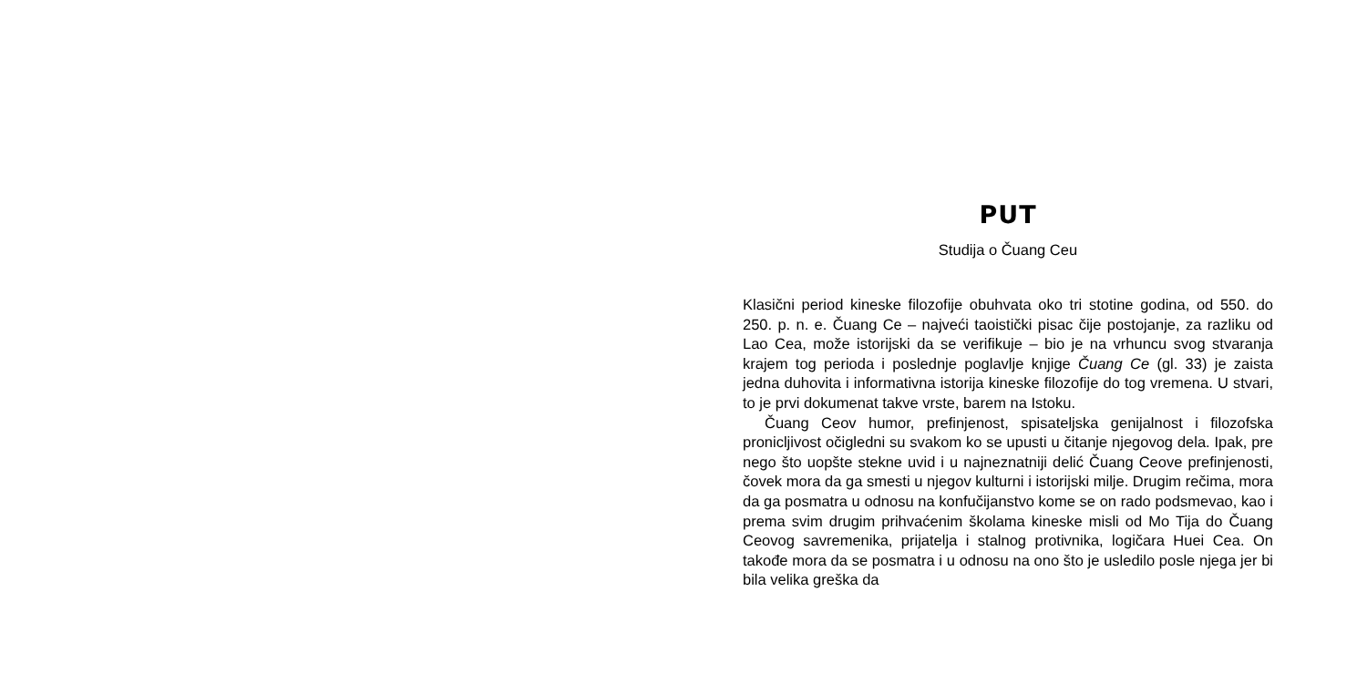PUT
Studija o Čuang Ceu
Klasični period kineske filozofije obuhvata oko tri stotine godina, od 550. do 250. p. n. e. Čuang Ce – najveći taoistički pisac čije postojanje, za razliku od Lao Cea, može istorijski da se verifikuje – bio je na vrhuncu svog stvaranja krajem tog perioda i poslednje poglavlje knjige Čuang Ce (gl. 33) je zaista jedna duhovita i informativna istorija kineske filozofije do tog vremena. U stvari, to je prvi dokumenat takve vrste, barem na Istoku.
Čuang Ceov humor, prefinjenost, spisateljska genijalnost i filozofska pronicljivost očigledni su svakom ko se upusti u čitanje njegovog dela. Ipak, pre nego što uopšte stekne uvid i u najneznatniji delić Čuang Ceove prefinjenosti, čovek mora da ga smesti u njegov kulturni i istorijski milje. Drugim rečima, mora da ga posmatra u odnosu na konfučijanstvo kome se on rado podsmevao, kao i prema svim drugim prihvaćenim školama kineske misli od Mo Tija do Čuang Ceovog savremenika, prijatelja i stalnog protivnika, logičara Huei Cea. On takođe mora da se posmatra i u odnosu na ono što je usledilo posle njega jer bi bila velika greška da